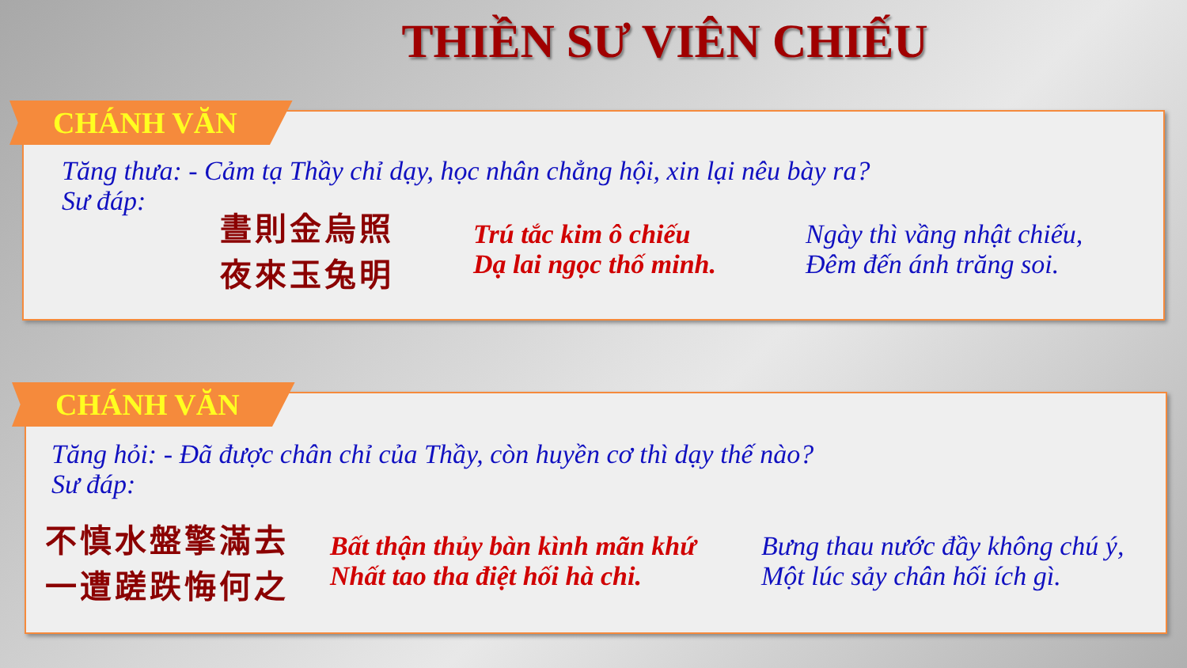THIỀN SƯ VIÊN CHIẾU
CHÁNH VĂN
Tăng thưa: - Cảm tạ Thầy chỉ dạy, học nhân chẳng hội, xin lại nêu bày ra?
Sư đáp:
晝則金烏照
夜來玉兔明
Trú tắc kim ô chiếu
Dạ lai ngọc thố minh.
Ngày thì vầng nhật chiếu,
Đêm đến ánh trăng soi.
CHÁNH VĂN
Tăng hỏi: - Đã được chân chỉ của Thầy, còn huyền cơ thì dạy thế nào?
Sư đáp:
不慎水盤擎滿去
一遭蹉跌悔何之
Bất thận thủy bàn kình mãn khứ
Nhất tao tha điệt hối hà chi.
Bưng thau nước đầy không chú ý,
Một lúc sảy chân hối ích gì.